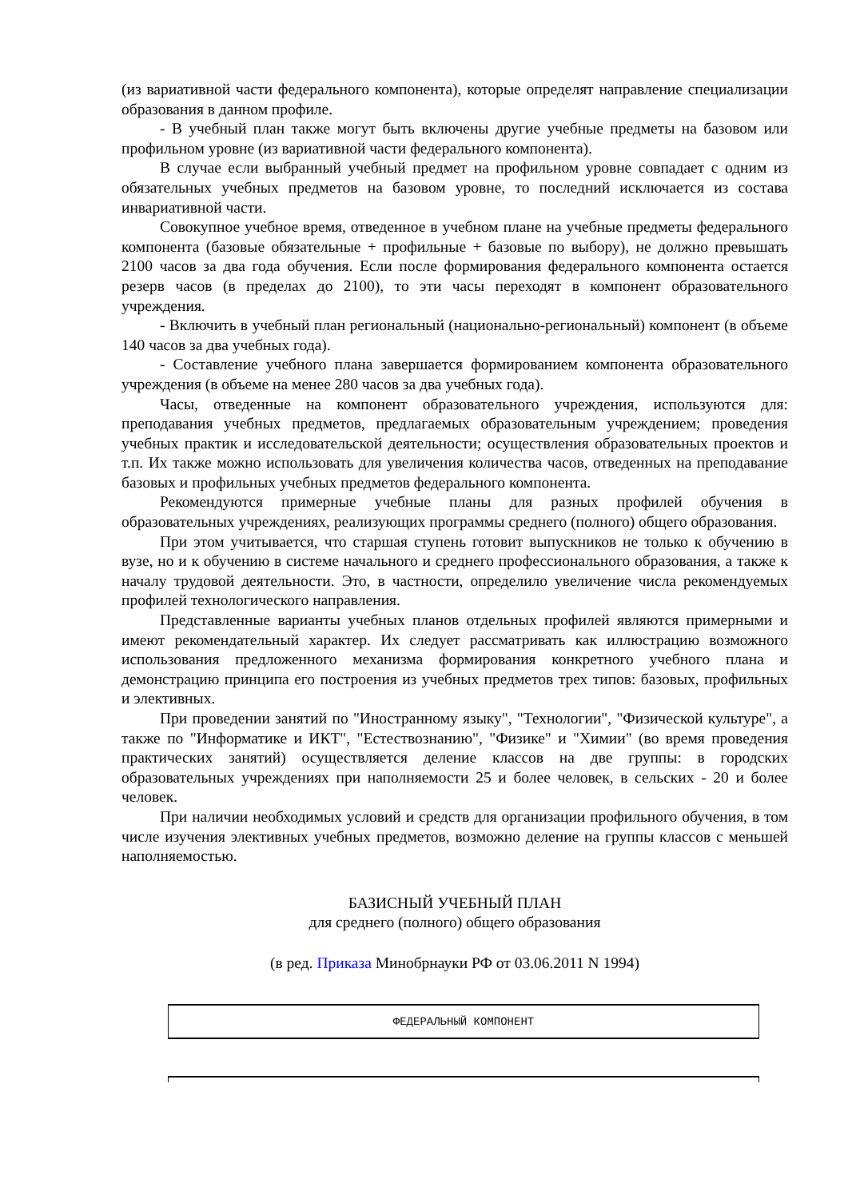(из вариативной части федерального компонента), которые определят направление специализации образования в данном профиле.
- В учебный план также могут быть включены другие учебные предметы на базовом или профильном уровне (из вариативной части федерального компонента).
В случае если выбранный учебный предмет на профильном уровне совпадает с одним из обязательных учебных предметов на базовом уровне, то последний исключается из состава инвариативной части.
Совокупное учебное время, отведенное в учебном плане на учебные предметы федерального компонента (базовые обязательные + профильные + базовые по выбору), не должно превышать 2100 часов за два года обучения. Если после формирования федерального компонента остается резерв часов (в пределах до 2100), то эти часы переходят в компонент образовательного учреждения.
- Включить в учебный план региональный (национально-региональный) компонент (в объеме 140 часов за два учебных года).
- Составление учебного плана завершается формированием компонента образовательного учреждения (в объеме на менее 280 часов за два учебных года).
Часы, отведенные на компонент образовательного учреждения, используются для: преподавания учебных предметов, предлагаемых образовательным учреждением; проведения учебных практик и исследовательской деятельности; осуществления образовательных проектов и т.п. Их также можно использовать для увеличения количества часов, отведенных на преподавание базовых и профильных учебных предметов федерального компонента.
Рекомендуются примерные учебные планы для разных профилей обучения в образовательных учреждениях, реализующих программы среднего (полного) общего образования.
При этом учитывается, что старшая ступень готовит выпускников не только к обучению в вузе, но и к обучению в системе начального и среднего профессионального образования, а также к началу трудовой деятельности. Это, в частности, определило увеличение числа рекомендуемых профилей технологического направления.
Представленные варианты учебных планов отдельных профилей являются примерными и имеют рекомендательный характер. Их следует рассматривать как иллюстрацию возможного использования предложенного механизма формирования конкретного учебного плана и демонстрацию принципа его построения из учебных предметов трех типов: базовых, профильных и элективных.
При проведении занятий по "Иностранному языку", "Технологии", "Физической культуре", а также по "Информатике и ИКТ", "Естествознанию", "Физике" и "Химии" (во время проведения практических занятий) осуществляется деление классов на две группы: в городских образовательных учреждениях при наполняемости 25 и более человек, в сельских - 20 и более человек.
При наличии необходимых условий и средств для организации профильного обучения, в том числе изучения элективных учебных предметов, возможно деление на группы классов с меньшей наполняемостью.
БАЗИСНЫЙ УЧЕБНЫЙ ПЛАН
для среднего (полного) общего образования
(в ред. Приказа Минобрнауки РФ от 03.06.2011 N 1994)
ФЕДЕРАЛЬНЫЙ КОМПОНЕНТ